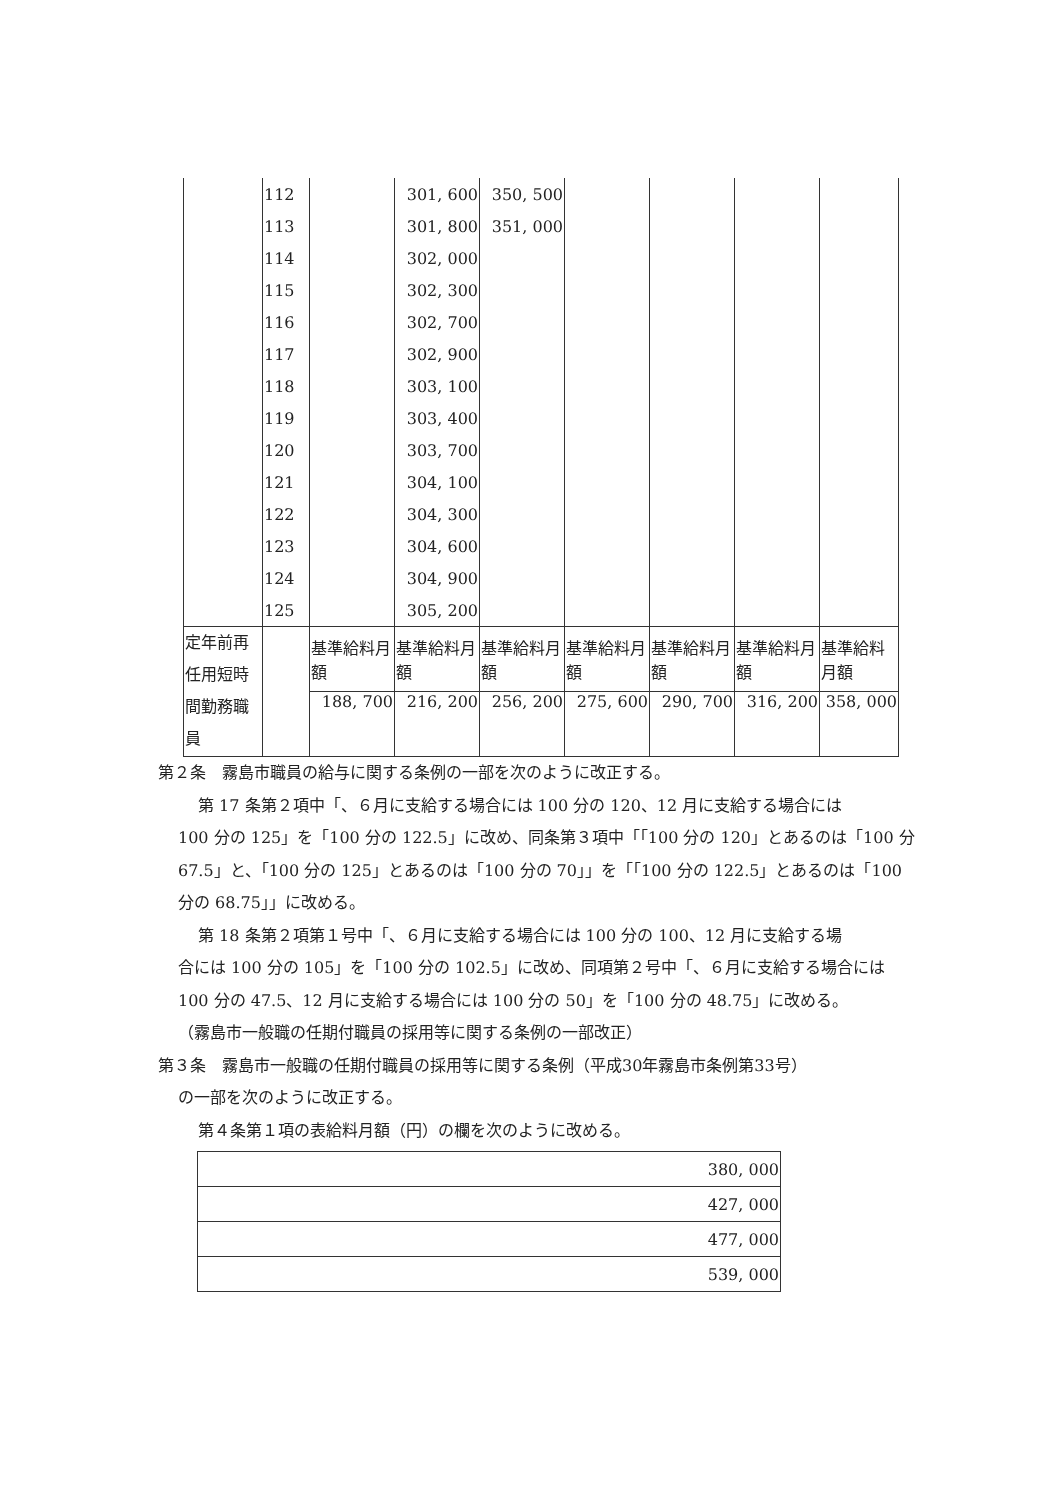| | 112 | | 301, 600 | 350, 500 | | | | |
| | 113 | | 301, 800 | 351, 000 | | | | |
| | 114 | | 302, 000 | | | | | |
| | 115 | | 302, 300 | | | | | |
| | 116 | | 302, 700 | | | | | |
| | 117 | | 302, 900 | | | | | |
| | 118 | | 303, 100 | | | | | |
| | 119 | | 303, 400 | | | | | |
| | 120 | | 303, 700 | | | | | |
| | 121 | | 304, 100 | | | | | |
| | 122 | | 304, 300 | | | | | |
| | 123 | | 304, 600 | | | | | |
| | 124 | | 304, 900 | | | | | |
| | 125 | | 305, 200 | | | | | |
| 定年前再任用短時間勤務職員 | | 基準給料月額 | 基準給料月額 | 基準給料月額 | 基準給料月額 | 基準給料月額 | 基準給料月額 | 基準給料月額 |
| | | 188, 700 | 216, 200 | 256, 200 | 275, 600 | 290, 700 | 316, 200 | 358, 000 |
第２条　霧島市職員の給与に関する条例の一部を次のように改正する。
第 17 条第２項中「、６月に支給する場合には 100 分の 120、12 月に支給する場合には
100 分の 125」を「100 分の 122.5」に改め、同条第３項中「「100 分の 120」とあるのは「100 分 67.5」と、「100 分の 125」とあるのは「100 分の 70」」を「「100 分の 122.5」とあるのは「100 分の 68.75」」に改める。
第 18 条第２項第１号中「、６月に支給する場合には 100 分の 100、12 月に支給する場
合には 100 分の 105」を「100 分の 102.5」に改め、同項第２号中「、６月に支給する場合には 100 分の 47.5、12 月に支給する場合には 100 分の 50」を「100 分の 48.75」に改める。
（霧島市一般職の任期付職員の採用等に関する条例の一部改正）
第３条　霧島市一般職の任期付職員の採用等に関する条例（平成30年霧島市条例第33号）
の一部を次のように改正する。
第４条第１項の表給料月額（円）の欄を次のように改める。
| 380, 000 |
| 427, 000 |
| 477, 000 |
| 539, 000 |